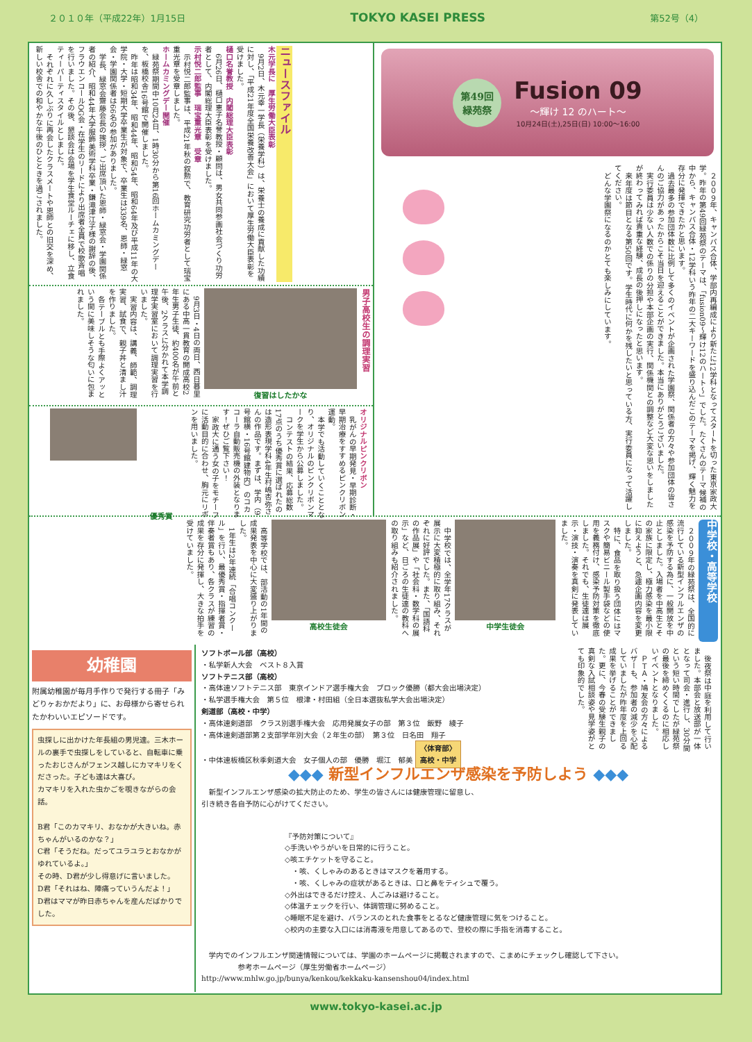２０１０年（平成22年）1月15日 TOKYO KASEI PRESS 第52号（4）
第49回
緑苑祭
Fusion 09
～輝け 12 のハート～
10月24日(土),25日(日) 10:00～16:00
２００９年、キャンパス合体、学部内再編成により新たに12学科となってスタートを切った東京家政大学。昨年の第49回緑苑祭のテーマは、「fusion09～輝け12のハート～」でした。たくさんのテーマ候補の中から、キャンパス合体・12学科いう昨年の二大キーワードを盛り込んだこのテーマを掲げ、輝く魅力を存分に発揮できたかと思います。
過去最多の参加団体数に比例して多くのイベントが企画された学園祭、関係者の方々や参加団体の皆さんのご協力があったからこそ当日を迎えることができました。本当にありがとうございました。
実行委員は少ない人数での係りの分担や本部企画の実行、関係機関との調整など大変な思いをしましたが終わってみれば貴重な経験、成長の後押しになったと思います。
来年度は節目となる第50回です。学生時代に何かを残したいと思っている方、実行委員になって活躍してください。
どんな学園祭になるのかとても楽しみにしています。
ニュースファイル
木元学長に　厚生労働大臣表彰
9月2日、木元幸一学長（栄養学科）は、栄養士の養成に貢献した功績に対し、「平成21年度全国栄養改善大会」において厚生労働大臣表彰を受けました。
樋口名誉教授　内閣総理大臣表彰
6月26日、樋口恵子名誉教授・顧問は、男女共同参画社会づくり功労者として、内閣総理大臣表彰を受けました。
示村悦二郎監事　瑞宝重光章　受章
示村悦二郎監事は、平成21年秋の叙勲で、教育研究功労者として瑞宝重光章を受章しました。
ホームカミングデー開催
緑苑祭期間中10月24日、1時30分から第16回ホームカミングデーを、板橋校舎16号館で開催しました。
昨年は昭和34年、昭和44年、昭和54年、昭和64年及び平成11年の大学院・大学・短期大学卒業生が対象で、卒業生は339名、恩師・緑窓会・学園関係者は66名の参加がありました。
学長、緑窓会齋藤会長の挨拶、ご出席頂いた恩師・緑窓会・学園関係者の紹介、昭和44年大学服飾美術学科卒業・鎌滝津江子様の謝辞の後、フラウエンコールOG会・在学生のリードにより出席者全員で校歌斉唱を行いました。その後、懇談会は会場を学生食堂ルーチェに移し、立食ティーパーティスタイルとしました。
それぞれに久しぶりに再会したクラスメートや恩師との旧交を深め、新しい校舎での和やかな午後のひとときを過ごされました。
男子高校生の調理実習
復習はしたかな
9月3日・4日の両日、西日暮里にある中高一貫教育の開成高校2年生男子生徒、約400名が午前と午後、2クラスに分かれて本学調理学実習室において調理実習を行いました。
実習内容は、講義、師範、調理実習、試食で、親子丼と清まし汁を作りました。
各テーブルとも手際よくアッという間に美味しそうな匂いに包まれました。
オリジナルピンクリボン
乳がんの早期発見・早期診断・早期治療をすすめるピンクリボン運動。
本学でも活動していくこととなり、オリジナルのピンクリボンマークを学生から公募しました。
コンテストの結果、応募総数17点のうち優秀賞に選ばれたのは造形表現学科4年生村嶋杏弥さんの作品です。まずは、学内（9号館横・16号館建物内）のコカコーラ自動販売機の外装となります！ぜひご覧下さい！
家政大に通う女の子をモチーフに活動目的に合わせ、胸元にリボンを用いました。
優秀賞
中学校・高等学校
２００９年の緑苑祭は、全国的に流行している新型インフルエンザの感染を予防する為に、一般開放を中止としました。入場者を中高生とその家族に限定し、極力感染を最小限に抑えようと、急遽企画内容を変更しました。
特に、食品を取り扱う団体にはマスクや簡易ビニール製手袋などの使用を義務付け、感染予防対策を徹底しました。それでも、生徒達は展示・演技・演奏を真剣に発表していました。
中学生徒会
中学校では、全学年17クラスが展示に大変積極的に取り組み、それぞれに好評でした。また、「国語科の作品展」や「社会科・数学科の展示」など、日ごろの生徒達の教科への取り組みも紹介されました。
高校生徒会
高等学校では、部活動の1年間の成果発表を中心に大変盛り上がりました。
1年生は2年連続「合唱コンクール」を行い、最優秀賞・指揮者賞・伴奏者賞もあり、各クラスが練習の成果を存分に発揮し、大きな拍手を受けていました。
幼稚園
附属幼稚園が毎月手作りで発行する冊子「みどりヶおかだより」に、お母様から寄せられたかわいいエピソードです。
虫探しに出かけた年長組の男児達。三木ホールの裏手で虫探しをしていると、自転車に乗ったおじさんがフェンス越しにカマキリをくださった。子ども達は大喜び。
カマキリを入れた虫かごを覗きながらの会話。
B君「このカマキリ、おなかが大きいね。赤ちゃんがいるのかな？」
C君「そうだね。だってユラユラとおなかがゆれているよ。」
その時、D君が少し得意げに言いました。
D君「それはね、陣痛っていうんだよ！」
D君はママが昨日赤ちゃんを産んだばかりでした。
ソフトボール部（高校）
・私学新人大会　ベスト８入賞
ソフトテニス部（高校）
・高体連ソフトテニス部　東京インドア選手権大会　ブロック優勝（都大会出場決定）
・私学選手権大会　第５位　根津・村田組（全日本選抜私学大会出場決定）
剣道部（高校・中学）
・高体連剣道部　クラス別選手権大会　応用発展女子の部　第３位　飯野　綾子
・高体連剣道部第２支部学年別大会（２年生の部）　第３位　日名田　翔子
・中体連板橋区秋季剣道大会　女子個人の部　優勝　堀江　郁美
〈体育部〉
高校・中学
後夜祭は中庭を利用して行いました。本部会と放送部が一体となって司会・進行し、30分間という短い時間でしたが緑苑祭の最後を締めくくるのに相応しいイベントとなりました。
ＰＴＡ・鳩友会の方々によるバザーも、参加者の減少を心配していましたが昨年度を上回る成果を挙げることができました。更に、今春の受験生親子の真剣な入試相談姿や見学姿がとても印象的でした。
◆◆◆ 新型インフルエンザ感染を予防しよう ◆◆◆
　新型インフルエンザ感染の拡大防止のため、学生の皆さんには健康管理に留意し、
引き続き各自予防に心がけてください。
『予防対策について』
◇手洗いやうがいを日常的に行うこと。
◇咳エチケットを守ること。
　・咳、くしゃみのあるときはマスクを着用する。
　・咳、くしゃみの症状があるときは、口と鼻をティシュで覆う。
◇外出はできるだけ控え、人ごみは避けること。
◇体温チェックを行い、体調管理に努めること。
◇睡眠不足を避け、バランスのとれた食事をとるなど健康管理に気をつけること。
◇校内の主要な入口には消毒液を用意してあるので、登校の際に手指を消毒すること。
　学内でのインフルエンザ関連情報については、学園のホームページに掲載されますので、こまめにチェックし確認して下さい。
　　　　　参考ホームページ（厚生労働省ホームページ）
http://www.mhlw.go.jp/bunya/kenkou/kekkaku-kansenshou04/index.html
www.tokyo-kasei.ac.jp